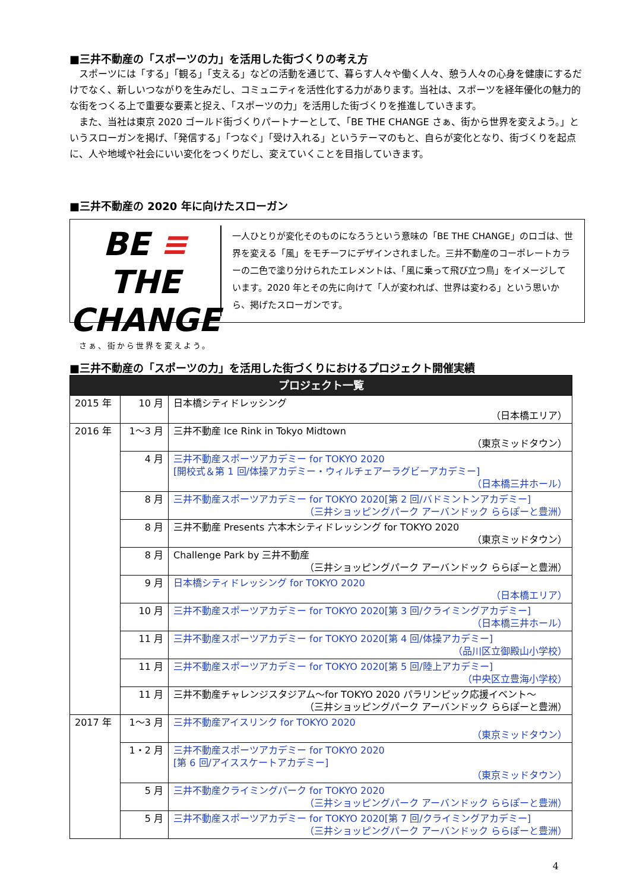■三井不動産の「スポーツの力」を活用した街づくりの考え方
スポーツには「する」「観る」「支える」などの活動を通じて、暮らす人々や働く人々、憩う人々の心身を健康にするだけでなく、新しいつながりを生みだし、コミュニティを活性化する力があります。当社は、スポーツを経年優化の魅力的な街をつくる上で重要な要素と捉え、「スポーツの力」を活用した街づくりを推進していきます。
また、当社は東京 2020 ゴールド街づくりパートナーとして、「BE THE CHANGE さぁ、街から世界を変えよう。」というスローガンを掲げ、「発信する」「つなぐ」「受け入れる」というテーマのもと、自らが変化となり、街づくりを起点に、人や地域や社会にいい変化をつくりだし、変えていくことを目指していきます。
■三井不動産の 2020 年に向けたスローガン
BE ≡ THE
CHANGE
さぁ、街から世界を変えよう。
一人ひとりが変化そのものになろうという意味の「BE THE CHANGE」のロゴは、世界を変える「風」をモチーフにデザインされました。三井不動産のコーポレートカラーの二色で塗り分けられたエレメントは、「風に乗って飛び立つ鳥」をイメージしています。2020 年とその先に向けて「人が変われば、世界は変わる」という思いから、掲げたスローガンです。
■三井不動産の「スポーツの力」を活用した街づくりにおけるプロジェクト開催実績
| プロジェクト一覧 | | | |
| --- | --- | --- | --- |
| 2015 年 | 10 月 | 日本橋シティドレッシング （日本橋エリア） | |
| 2016 年 | 1～3 月 | 三井不動産 Ice Rink in Tokyo Midtown （東京ミッドタウン） | |
| | 4 月 | 三井不動産スポーツアカデミー for TOKYO 2020 [開校式＆第 1 回/体操アカデミー・ウィルチェアーラグビーアカデミー] （日本橋三井ホール） | |
| | 8 月 | 三井不動産スポーツアカデミー for TOKYO 2020[第 2 回/バドミントンアカデミー] （三井ショッピングパーク アーバンドック ららぽーと豊洲） | |
| | 8 月 | 三井不動産 Presents 六本木シティドレッシング for TOKYO 2020 （東京ミッドタウン） | |
| | 8 月 | Challenge Park by 三井不動産 （三井ショッピングパーク アーバンドック ららぽーと豊洲） | |
| | 9 月 | 日本橋シティドレッシング for TOKYO 2020 （日本橋エリア） | |
| | 10 月 | 三井不動産スポーツアカデミー for TOKYO 2020[第 3 回/クライミングアカデミー] （日本橋三井ホール） | |
| | 11 月 | 三井不動産スポーツアカデミー for TOKYO 2020[第 4 回/体操アカデミー] （品川区立御殿山小学校） | |
| | 11 月 | 三井不動産スポーツアカデミー for TOKYO 2020[第 5 回/陸上アカデミー] （中央区立豊海小学校） | |
| | 11 月 | 三井不動産チャレンジスタジアム～for TOKYO 2020 パラリンピック応援イベント～ （三井ショッピングパーク アーバンドック ららぽーと豊洲） | |
| 2017 年 | | 1～3 月 | 三井不動産アイスリンク for TOKYO 2020 （東京ミッドタウン） |
| | | 1・2 月 | 三井不動産スポーツアカデミー for TOKYO 2020 [第 6 回/アイススケートアカデミー] （東京ミッドタウン） |
| | | 5 月 | 三井不動産クライミングパーク for TOKYO 2020 （三井ショッピングパーク アーバンドック ららぽーと豊洲） |
| | 5 月 | 三井不動産スポーツアカデミー for TOKYO 2020[第 7 回/クライミングアカデミー] （三井ショッピングパーク アーバンドック ららぽーと豊洲） | |
4